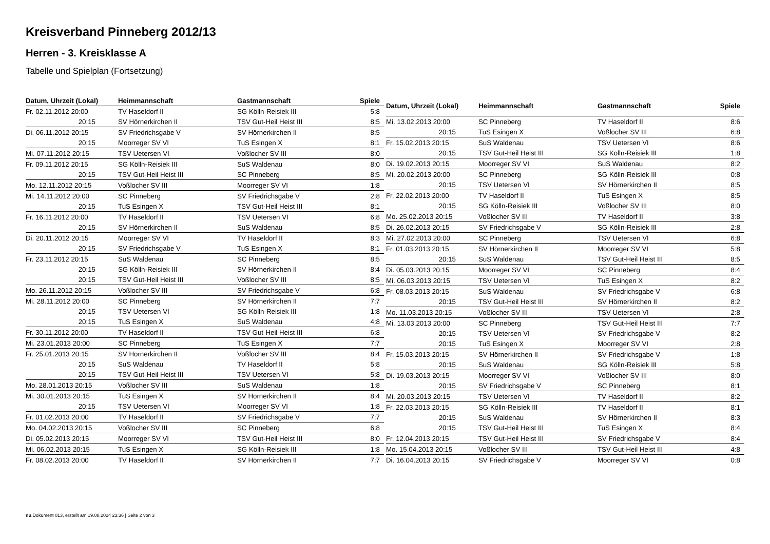Kreisverband Pinneberg 2012/13
Herren - 3. Kreisklasse A
Tabelle und Spielplan (Fortsetzung)
| Datum, Uhrzeit (Lokal) | Heimmannschaft | Gastmannschaft | Spiele |
| --- | --- | --- | --- |
| Fr. 02.11.2012 20:00 | TV Haseldorf II | SG Kölln-Reisiek III | 5:8 |
| 20:15 | SV Hörnerkirchen II | TSV Gut-Heil Heist III | 8:5 |
| Di. 06.11.2012 20:15 | SV Friedrichsgabe V | SV Hörnerkirchen II | 8:5 |
| 20:15 | Moorreger SV VI | TuS Esingen X | 8:1 |
| Mi. 07.11.2012 20:15 | TSV Uetersen VI | Voßlocher SV III | 8:0 |
| Fr. 09.11.2012 20:15 | SG Kölln-Reisiek III | SuS Waldenau | 8:0 |
| 20:15 | TSV Gut-Heil Heist III | SC Pinneberg | 8:5 |
| Mo. 12.11.2012 20:15 | Voßlocher SV III | Moorreger SV VI | 1:8 |
| Mi. 14.11.2012 20:00 | SC Pinneberg | SV Friedrichsgabe V | 2:8 |
| 20:15 | TuS Esingen X | TSV Gut-Heil Heist III | 8:1 |
| Fr. 16.11.2012 20:00 | TV Haseldorf II | TSV Uetersen VI | 6:8 |
| 20:15 | SV Hörnerkirchen II | SuS Waldenau | 8:5 |
| Di. 20.11.2012 20:15 | Moorreger SV VI | TV Haseldorf II | 8:3 |
| 20:15 | SV Friedrichsgabe V | TuS Esingen X | 8:1 |
| Fr. 23.11.2012 20:15 | SuS Waldenau | SC Pinneberg | 8:5 |
| 20:15 | SG Kölln-Reisiek III | SV Hörnerkirchen II | 8:4 |
| 20:15 | TSV Gut-Heil Heist III | Voßlocher SV III | 8:5 |
| Mo. 26.11.2012 20:15 | Voßlocher SV III | SV Friedrichsgabe V | 6:8 |
| Mi. 28.11.2012 20:00 | SC Pinneberg | SV Hörnerkirchen II | 7:7 |
| 20:15 | TSV Uetersen VI | SG Kölln-Reisiek III | 1:8 |
| 20:15 | TuS Esingen X | SuS Waldenau | 4:8 |
| Fr. 30.11.2012 20:00 | TV Haseldorf II | TSV Gut-Heil Heist III | 6:8 |
| Mi. 23.01.2013 20:00 | SC Pinneberg | TuS Esingen X | 7:7 |
| Fr. 25.01.2013 20:15 | SV Hörnerkirchen II | Voßlocher SV III | 8:4 |
| 20:15 | SuS Waldenau | TV Haseldorf II | 5:8 |
| 20:15 | TSV Gut-Heil Heist III | TSV Uetersen VI | 5:8 |
| Mo. 28.01.2013 20:15 | Voßlocher SV III | SuS Waldenau | 1:8 |
| Mi. 30.01.2013 20:15 | TuS Esingen X | SV Hörnerkirchen II | 8:4 |
| 20:15 | TSV Uetersen VI | Moorreger SV VI | 1:8 |
| Fr. 01.02.2013 20:00 | TV Haseldorf II | SV Friedrichsgabe V | 7:7 |
| Mo. 04.02.2013 20:15 | Voßlocher SV III | SC Pinneberg | 6:8 |
| Di. 05.02.2013 20:15 | Moorreger SV VI | TSV Gut-Heil Heist III | 8:0 |
| Mi. 06.02.2013 20:15 | TuS Esingen X | SG Kölln-Reisiek III | 1:8 |
| Fr. 08.02.2013 20:00 | TV Haseldorf II | SV Hörnerkirchen II | 7:7 |
| Datum, Uhrzeit (Lokal) | Heimmannschaft | Gastmannschaft | Spiele |
| --- | --- | --- | --- |
| Mi. 13.02.2013 20:00 | SC Pinneberg | TV Haseldorf II | 8:6 |
| 20:15 | TuS Esingen X | Voßlocher SV III | 6:8 |
| Fr. 15.02.2013 20:15 | SuS Waldenau | TSV Uetersen VI | 8:6 |
| 20:15 | TSV Gut-Heil Heist III | SG Kölln-Reisiek III | 1:8 |
| Di. 19.02.2013 20:15 | Moorreger SV VI | SuS Waldenau | 8:2 |
| Mi. 20.02.2013 20:00 | SC Pinneberg | SG Kölln-Reisiek III | 0:8 |
| 20:15 | TSV Uetersen VI | SV Hörnerkirchen II | 8:5 |
| Fr. 22.02.2013 20:00 | TV Haseldorf II | TuS Esingen X | 8:5 |
| 20:15 | SG Kölln-Reisiek III | Voßlocher SV III | 8:0 |
| Mo. 25.02.2013 20:15 | Voßlocher SV III | TV Haseldorf II | 3:8 |
| Di. 26.02.2013 20:15 | SV Friedrichsgabe V | SG Kölln-Reisiek III | 2:8 |
| Mi. 27.02.2013 20:00 | SC Pinneberg | TSV Uetersen VI | 6:8 |
| Fr. 01.03.2013 20:15 | SV Hörnerkirchen II | Moorreger SV VI | 5:8 |
| 20:15 | SuS Waldenau | TSV Gut-Heil Heist III | 8:5 |
| Di. 05.03.2013 20:15 | Moorreger SV VI | SC Pinneberg | 8:4 |
| Mi. 06.03.2013 20:15 | TSV Uetersen VI | TuS Esingen X | 8:2 |
| Fr. 08.03.2013 20:15 | SuS Waldenau | SV Friedrichsgabe V | 6:8 |
| 20:15 | TSV Gut-Heil Heist III | SV Hörnerkirchen II | 8:2 |
| Mo. 11.03.2013 20:15 | Voßlocher SV III | TSV Uetersen VI | 2:8 |
| Mi. 13.03.2013 20:00 | SC Pinneberg | TSV Gut-Heil Heist III | 7:7 |
| 20:15 | TSV Uetersen VI | SV Friedrichsgabe V | 8:2 |
| 20:15 | TuS Esingen X | Moorreger SV VI | 2:8 |
| Fr. 15.03.2013 20:15 | SV Hörnerkirchen II | SV Friedrichsgabe V | 1:8 |
| 20:15 | SuS Waldenau | SG Kölln-Reisiek III | 5:8 |
| Di. 19.03.2013 20:15 | Moorreger SV VI | Voßlocher SV III | 8:0 |
| 20:15 | SV Friedrichsgabe V | SC Pinneberg | 8:1 |
| Mi. 20.03.2013 20:15 | TSV Uetersen VI | TV Haseldorf II | 8:2 |
| Fr. 22.03.2013 20:15 | SG Kölln-Reisiek III | TV Haseldorf II | 8:1 |
| 20:15 | SuS Waldenau | SV Hörnerkirchen II | 8:3 |
| 20:15 | TSV Gut-Heil Heist III | TuS Esingen X | 8:4 |
| Fr. 12.04.2013 20:15 | TSV Gut-Heil Heist III | SV Friedrichsgabe V | 8:4 |
| Mo. 15.04.2013 20:15 | Voßlocher SV III | TSV Gut-Heil Heist III | 4:8 |
| Di. 16.04.2013 20:15 | SV Friedrichsgabe V | Moorreger SV VI | 0:8 |
nu.Dokument 013, erstellt am 19.08.2024 23:36 | Seite 2 von 3